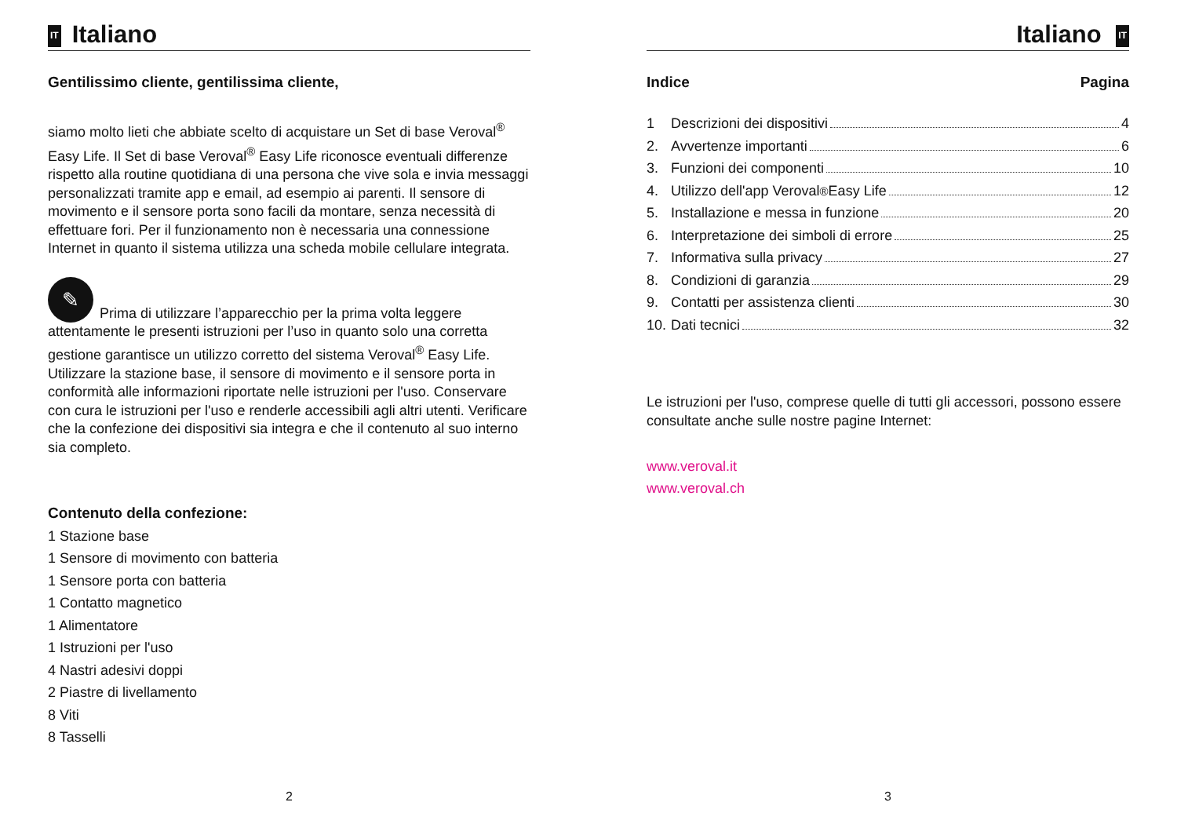IT Italiano
Gentilissimo cliente, gentilissima cliente,
siamo molto lieti che abbiate scelto di acquistare un Set di base Veroval<sup>®</sup> Easy Life. Il Set di base Veroval<sup>®</sup> Easy Life riconosce eventuali differenze rispetto alla routine quotidiana di una persona che vive sola e invia messaggi personalizzati tramite app e email, ad esempio ai parenti. Il sensore di movimento e il sensore porta sono facili da montare, senza necessità di effettuare fori. Per il funzionamento non è necessaria una connessione Internet in quanto il sistema utilizza una scheda mobile cellulare integrata.
✎ Prima di utilizzare l’apparecchio per la prima volta leggere attentamente le presenti istruzioni per l’uso in quanto solo una corretta gestione garantisce un utilizzo corretto del sistema Veroval<sup>®</sup> Easy Life. Utilizzare la stazione base, il sensore di movimento e il sensore porta in conformità alle informazioni riportate nelle istruzioni per l'uso. Conservare con cura le istruzioni per l'uso e renderle accessibili agli altri utenti. Verificare che la confezione dei dispositivi sia integra e che il contenuto al suo interno sia completo.
Contenuto della confezione:
1 Stazione base
1 Sensore di movimento con batteria
1 Sensore porta con batteria
1 Contatto magnetico
1 Alimentatore
1 Istruzioni per l'uso
4 Nastri adesivi doppi
2 Piastre di livellamento
8 Viti
8 Tasselli
2
Italiano IT
Indice Pagina
1 Descrizioni dei dispositivi 4
2. Avvertenze importanti 6
3. Funzioni dei componenti 10
4. Utilizzo dell'app Veroval<sup>®</sup> Easy Life 12
5. Installazione e messa in funzione 20
6. Interpretazione dei simboli di errore 25
7. Informativa sulla privacy 27
8. Condizioni di garanzia 29
9. Contatti per assistenza clienti 30
10. Dati tecnici 32
Le istruzioni per l'uso, comprese quelle di tutti gli accessori, possono essere consultate anche sulle nostre pagine Internet:
www.veroval.it
www.veroval.ch
3